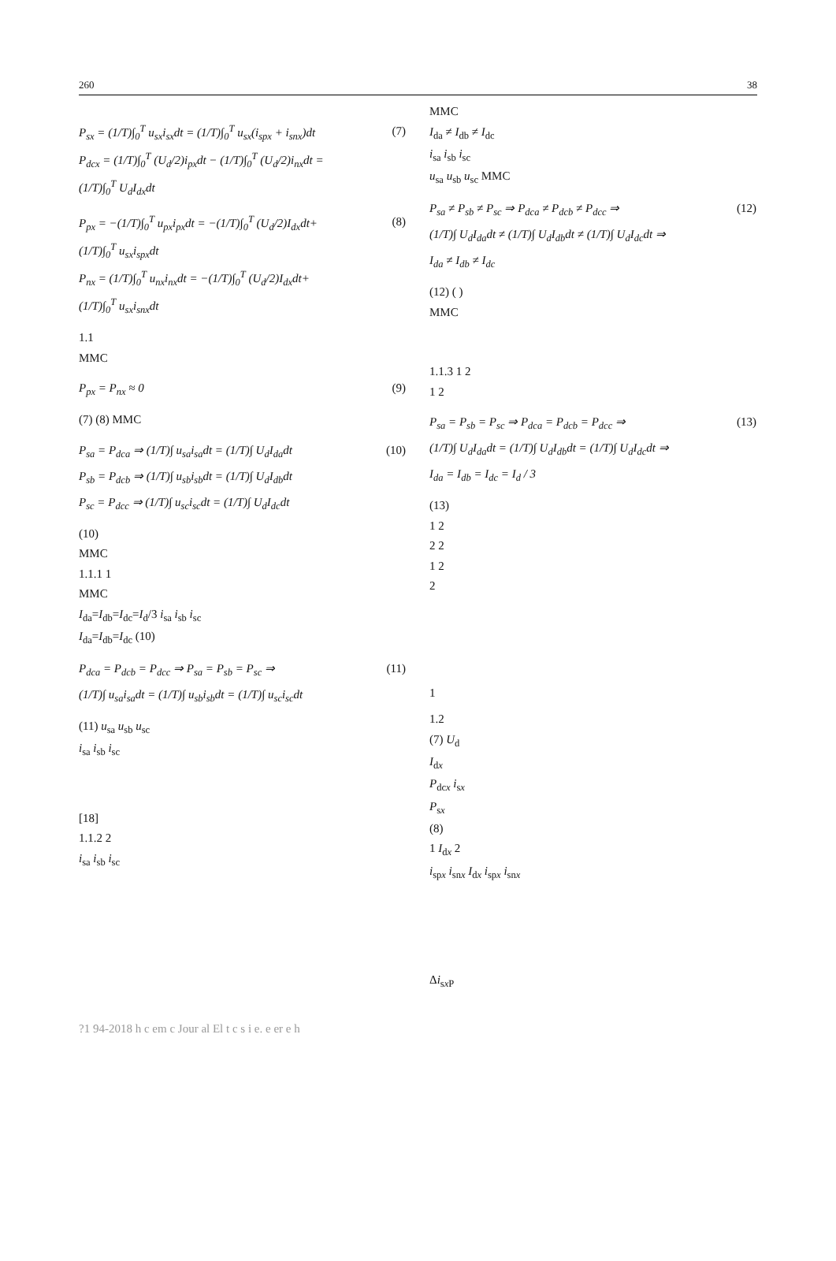260 38
P<sub>sx</sub> = (1/T)∫<sub>0</sub><sup>T</sup> u<sub>sx</sub>i<sub>sx</sub>dt = (1/T)∫<sub>0</sub><sup>T</sup> u<sub>sx</sub>(i<sub>spx</sub> + i<sub>snx</sub>)dt
P<sub>dcx</sub> = (1/T)∫<sub>0</sub><sup>T</sup> (U<sub>d</sub>/2)i<sub>px</sub>dt − (1/T)∫<sub>0</sub><sup>T</sup> (U<sub>d</sub>/2)i<sub>nx</sub>dt =
(1/T)∫<sub>0</sub><sup>T</sup> U<sub>d</sub>I<sub>dx</sub>dt
(7)
P<sub>px</sub> = −(1/T)∫<sub>0</sub><sup>T</sup> u<sub>px</sub>i<sub>px</sub>dt = −(1/T)∫<sub>0</sub><sup>T</sup> (U<sub>d</sub>/2)I<sub>dx</sub>dt+
(1/T)∫<sub>0</sub><sup>T</sup> u<sub>sx</sub>i<sub>spx</sub>dt
P<sub>nx</sub> = (1/T)∫<sub>0</sub><sup>T</sup> u<sub>nx</sub>i<sub>nx</sub>dt = −(1/T)∫<sub>0</sub><sup>T</sup> (U<sub>d</sub>/2)I<sub>dx</sub>dt+
(1/T)∫<sub>0</sub><sup>T</sup> u<sub>sx</sub>i<sub>snx</sub>dt
(8)
1.1
MMC
P<sub>px</sub> = P<sub>nx</sub> ≈ 0 (9)
(7) (8) MMC
P<sub>sa</sub> = P<sub>dca</sub> ⇒ (1/T)∫ u<sub>sa</sub>i<sub>sa</sub>dt = (1/T)∫ U<sub>d</sub>I<sub>da</sub>dt
P<sub>sb</sub> = P<sub>dcb</sub> ⇒ (1/T)∫ u<sub>sb</sub>i<sub>sb</sub>dt = (1/T)∫ U<sub>d</sub>I<sub>db</sub>dt
P<sub>sc</sub> = P<sub>dcc</sub> ⇒ (1/T)∫ u<sub>sc</sub>i<sub>sc</sub>dt = (1/T)∫ U<sub>d</sub>I<sub>dc</sub>dt
(10)
(10)
MMC
1.1.1 1
MMC
I<sub>da</sub>=I<sub>db</sub>=I<sub>dc</sub>=I<sub>d</sub>/3 i<sub>sa</sub> i<sub>sb</sub> i<sub>sc</sub>
I<sub>da</sub>=I<sub>db</sub>=I<sub>dc</sub> (10)
P<sub>dca</sub> = P<sub>dcb</sub> = P<sub>dcc</sub> ⇒ P<sub>sa</sub> = P<sub>sb</sub> = P<sub>sc</sub> ⇒
(1/T)∫ u<sub>sa</sub>i<sub>sa</sub>dt = (1/T)∫ u<sub>sb</sub>i<sub>sb</sub>dt = (1/T)∫ u<sub>sc</sub>i<sub>sc</sub>dt
(11)
(11) u<sub>sa</sub> u<sub>sb</sub> u<sub>sc</sub>
i<sub>sa</sub> i<sub>sb</sub> i<sub>sc</sub>
[18]
1.1.2 2
i<sub>sa</sub> i<sub>sb</sub> i<sub>sc</sub>
MMC
I<sub>da</sub> ≠ I<sub>db</sub> ≠ I<sub>dc</sub>
i<sub>sa</sub> i<sub>sb</sub> i<sub>sc</sub>
u<sub>sa</sub> u<sub>sb</sub> u<sub>sc</sub> MMC
P<sub>sa</sub> ≠ P<sub>sb</sub> ≠ P<sub>sc</sub> ⇒ P<sub>dca</sub> ≠ P<sub>dcb</sub> ≠ P<sub>dcc</sub> ⇒
(1/T)∫ U<sub>d</sub>I<sub>da</sub>dt ≠ (1/T)∫ U<sub>d</sub>I<sub>db</sub>dt ≠ (1/T)∫ U<sub>d</sub>I<sub>dc</sub>dt ⇒
I<sub>da</sub> ≠ I<sub>db</sub> ≠ I<sub>dc</sub>
(12)
(12) ( )
MMC
1.1.3 1 2
1 2
P<sub>sa</sub> = P<sub>sb</sub> = P<sub>sc</sub> ⇒ P<sub>dca</sub> = P<sub>dcb</sub> = P<sub>dcc</sub> ⇒
(1/T)∫ U<sub>d</sub>I<sub>da</sub>dt = (1/T)∫ U<sub>d</sub>I<sub>db</sub>dt = (1/T)∫ U<sub>d</sub>I<sub>dc</sub>dt ⇒
I<sub>da</sub> = I<sub>db</sub> = I<sub>dc</sub> = I<sub>d</sub> / 3
(13)
(13)
1 2
2 2
1 2
2
1
1.2
(7) U<sub>d</sub>
I<sub>dx</sub>
P<sub>dcx</sub> i<sub>sx</sub>
P<sub>sx</sub>
(8)
1 I<sub>dx</sub> 2
i<sub>spx</sub> i<sub>snx</sub> I<sub>dx</sub> i<sub>spx</sub> i<sub>snx</sub>
Δi<sub>sx P</sub>
?1 94-2018 h c em c Jour al El t c s i e. e er e h